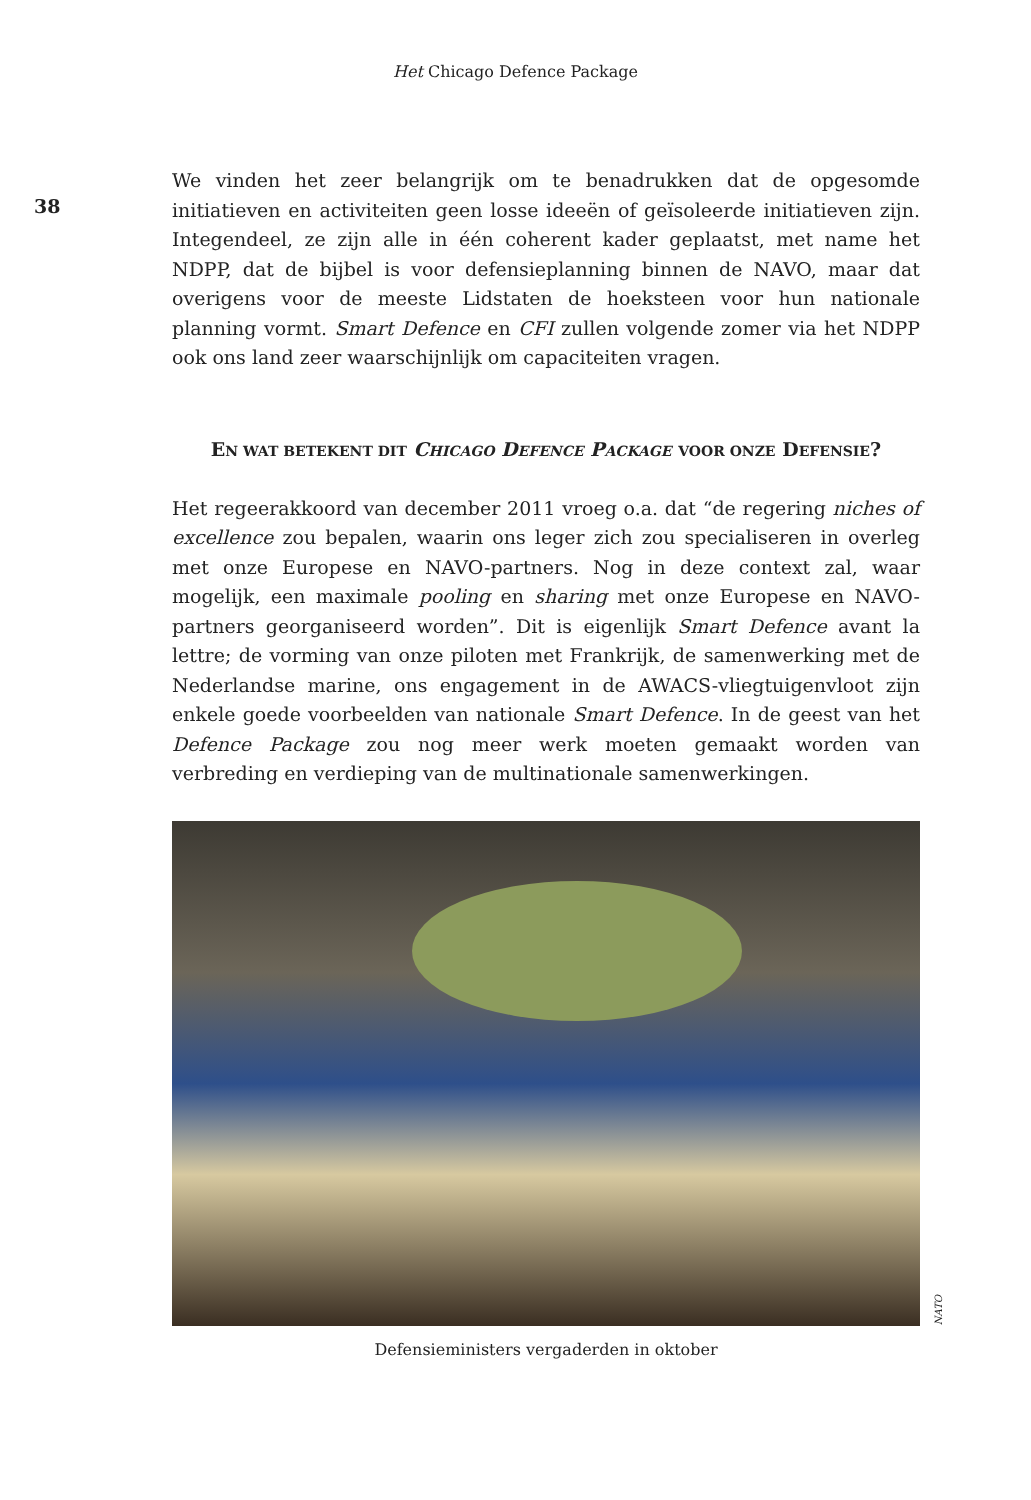Het Chicago Defence Package
38
We vinden het zeer belangrijk om te benadrukken dat de opgesomde initiatieven en activiteiten geen losse ideeën of geïsoleerde initiatieven zijn. Integendeel, ze zijn alle in één coherent kader geplaatst, met name het NDPP, dat de bijbel is voor defensieplanning binnen de NAVO, maar dat overigens voor de meeste Lidstaten de hoeksteen voor hun nationale planning vormt. Smart Defence en CFI zullen volgende zomer via het NDPP ook ons land zeer waarschijnlijk om capaciteiten vragen.
EN WAT BETEKENT DIT CHICAGO DEFENCE PACKAGE VOOR ONZE DEFENSIE?
Het regeerakkoord van december 2011 vroeg o.a. dat “de regering niches of excellence zou bepalen, waarin ons leger zich zou specialiseren in overleg met onze Europese en NAVO-partners. Nog in deze context zal, waar mogelijk, een maximale pooling en sharing met onze Europese en NAVO-partners georganiseerd worden”. Dit is eigenlijk Smart Defence avant la lettre; de vorming van onze piloten met Frankrijk, de samenwerking met de Nederlandse marine, ons engagement in de AWACS-vliegtuigenvloot zijn enkele goede voorbeelden van nationale Smart Defence. In de geest van het Defence Package zou nog meer werk moeten gemaakt worden van verbreding en verdieping van de multinationale samenwerkingen.
NATO
Defensieministers vergaderden in oktober